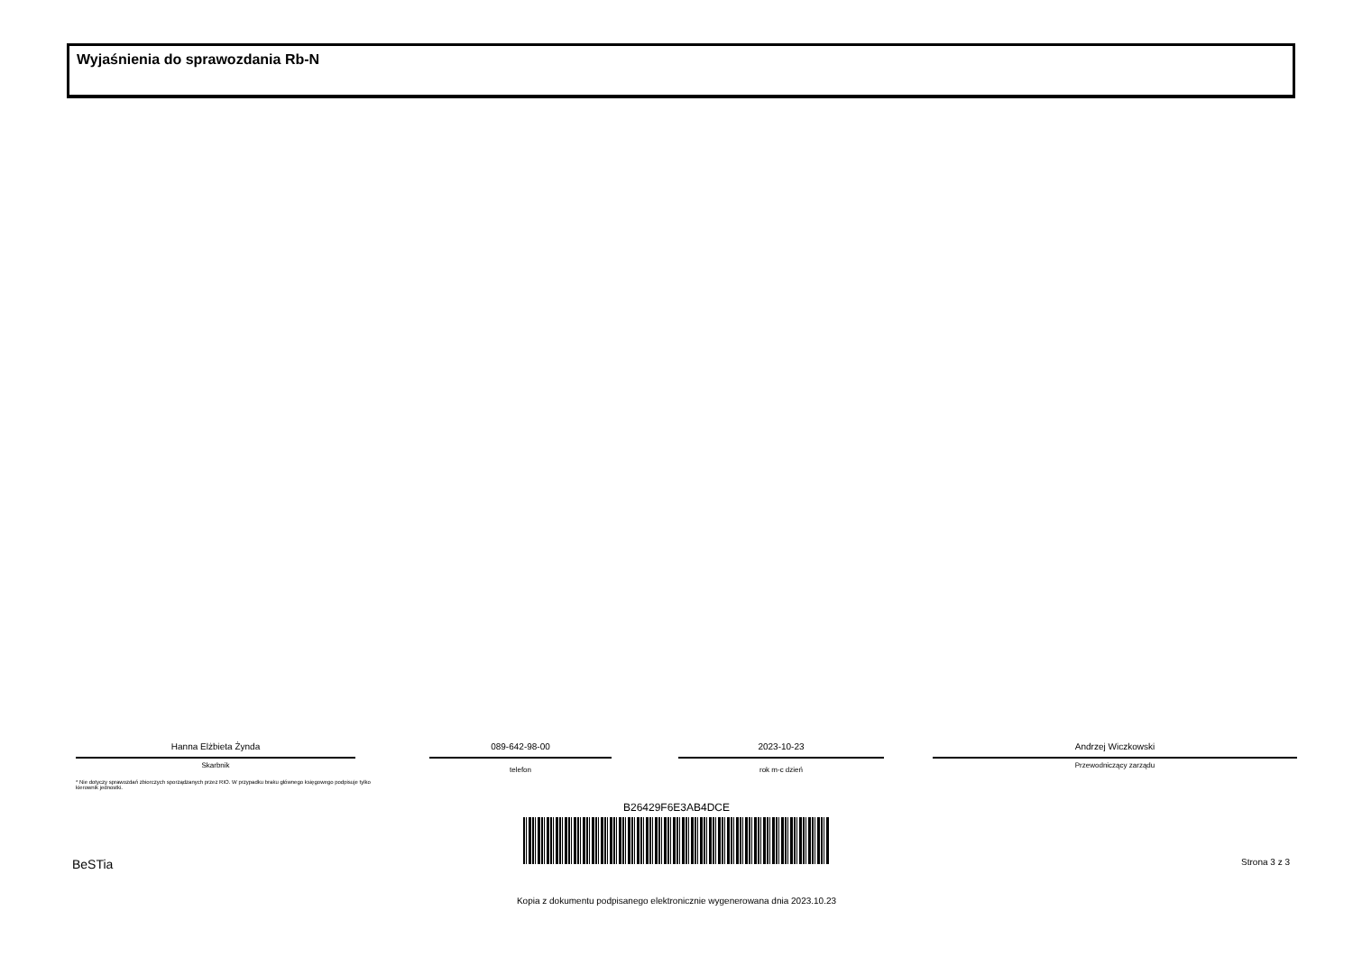Wyjaśnienia do sprawozdania Rb-N
Hanna Elżbieta Żynda
Skarbnik
089-642-98-00
telefon
2023-10-23
rok m-c dzień
Andrzej Wiczkowski
Przewodniczący zarządu
* Nie dotyczy sprawozdań zbiorczych sporządzanych przez RIO. W przypadku braku głównego księgowego podpisuje tylko kierownik jednostki.
B26429F6E3AB4DCE
BeSTia Strona 3 z 3
Kopia z dokumentu podpisanego elektronicznie wygenerowana dnia 2023.10.23